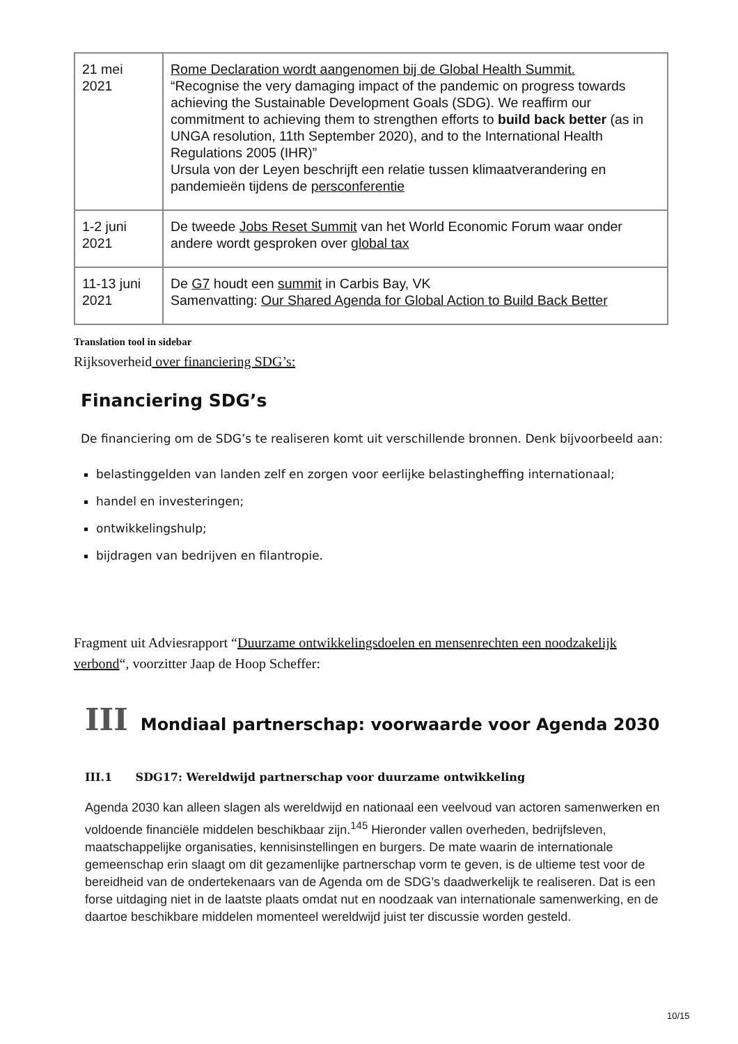| 21 mei 2021 | Rome Declaration wordt aangenomen bij de Global Health Summit. “Recognise the very damaging impact of the pandemic on progress towards achieving the Sustainable Development Goals (SDG). We reaffirm our commitment to achieving them to strengthen efforts to build back better (as in UNGA resolution, 11th September 2020), and to the International Health Regulations 2005 (IHR)” Ursula von der Leyen beschrijft een relatie tussen klimaatverandering en pandemieën tijdens de persconferentie |
| 1-2 juni 2021 | De tweede Jobs Reset Summit van het World Economic Forum waar onder andere wordt gesproken over global tax |
| 11-13 juni 2021 | De G7 houdt een summit in Carbis Bay, VK Samenvatting: Our Shared Agenda for Global Action to Build Back Better |
Translation tool in sidebar
Rijksoverheid over financiering SDG’s:
Financiering SDG’s
De financiering om de SDG’s te realiseren komt uit verschillende bronnen. Denk bijvoorbeeld aan:
belastinggelden van landen zelf en zorgen voor eerlijke belastingheffing internationaal;
handel en investeringen;
ontwikkelingshulp;
bijdragen van bedrijven en filantropie.
Fragment uit Adviesrapport “Duurzame ontwikkelingsdoelen en mensenrechten een noodzakelijk verbond“, voorzitter Jaap de Hoop Scheffer:
III Mondiaal partnerschap: voorwaarde voor Agenda 2030
III.1 SDG17: Wereldwijd partnerschap voor duurzame ontwikkeling
Agenda 2030 kan alleen slagen als wereldwijd en nationaal een veelvoud van actoren samenwerken en voldoende financiële middelen beschikbaar zijn.<sup>145</sup> Hieronder vallen overheden, bedrijfsleven, maatschappelijke organisaties, kennisinstellingen en burgers. De mate waarin de internationale gemeenschap erin slaagt om dit gezamenlijke partnerschap vorm te geven, is de ultieme test voor de bereidheid van de ondertekenaars van de Agenda om de SDG’s daadwerkelijk te realiseren. Dat is een forse uitdaging niet in de laatste plaats omdat nut en noodzaak van internationale samenwerking, en de daartoe beschikbare middelen momenteel wereldwijd juist ter discussie worden gesteld.
10/15